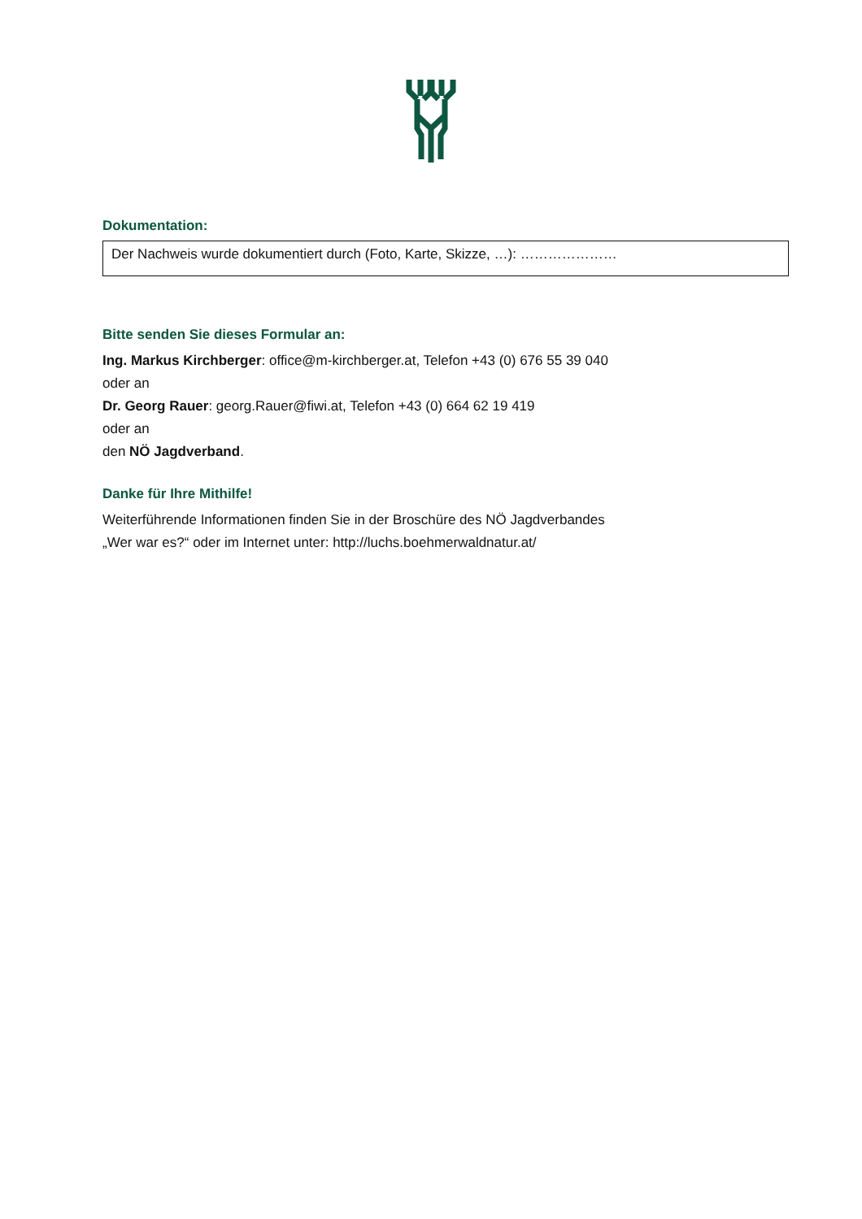Dokumentation:
Der Nachweis wurde dokumentiert durch (Foto, Karte, Skizze, …): …………………
Bitte senden Sie dieses Formular an:
Ing. Markus Kirchberger: office@m-kirchberger.at, Telefon +43 (0) 676 55 39 040
oder an
Dr. Georg Rauer: georg.Rauer@fiwi.at, Telefon +43 (0) 664 62 19 419
oder an
den NÖ Jagdverband.
Danke für Ihre Mithilfe!
Weiterführende Informationen finden Sie in der Broschüre des NÖ Jagdverbandes
„Wer war es?“ oder im Internet unter: http://luchs.boehmerwaldnatur.at/